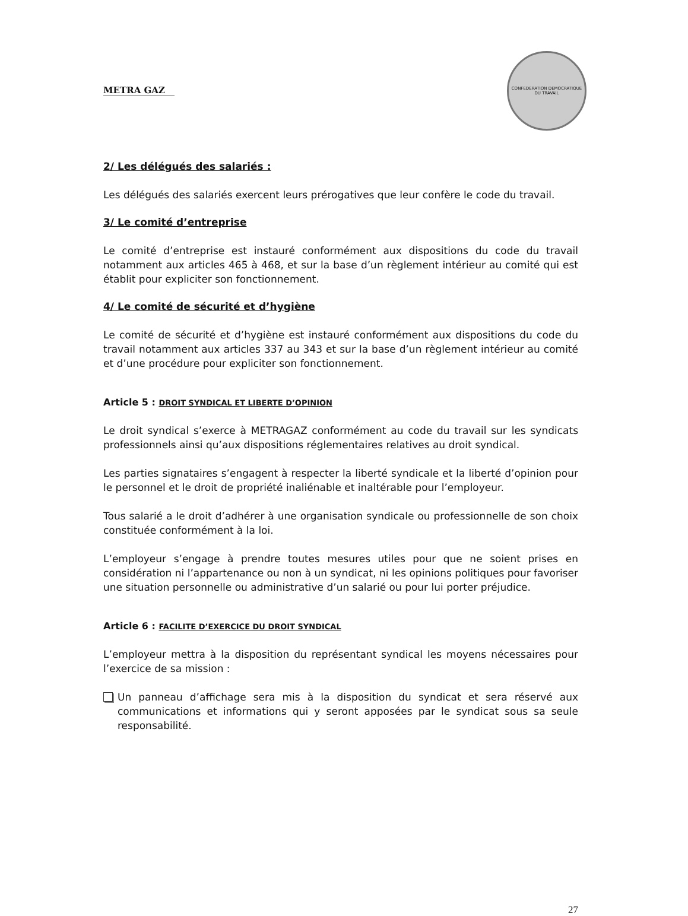METRA GAZ
CONFEDERATION DEMOCRATIQUE DU TRAVAIL
2/ Les délégués des salariés :
Les délégués des salariés exercent leurs prérogatives que leur confère le code du travail.
3/ Le comité d’entreprise
Le comité d’entreprise est instauré conformément aux dispositions du code du travail notamment aux articles 465 à 468, et sur la base d’un règlement intérieur au comité qui est établit pour expliciter son fonctionnement.
4/ Le comité de sécurité et d’hygiène
Le comité de sécurité et d’hygiène est instauré conformément aux dispositions du code du travail notamment aux articles 337 au 343 et sur la base d’un règlement intérieur au comité et d’une procédure pour expliciter son fonctionnement.
Article 5 : DROIT SYNDICAL ET LIBERTE D’OPINION
Le droit syndical s’exerce à METRAGAZ conformément au code du travail sur les syndicats professionnels ainsi qu’aux dispositions réglementaires relatives au droit syndical.
Les parties signataires s’engagent à respecter la liberté syndicale et la liberté d’opinion pour le personnel et le droit de propriété inaliénable et inaltérable pour l’employeur.
Tous salarié a le droit d’adhérer à une organisation syndicale ou professionnelle de son choix constituée conformément à la loi.
L’employeur s’engage à prendre toutes mesures utiles pour que ne soient prises en considération ni l’appartenance ou non à un syndicat, ni les opinions politiques pour favoriser une situation personnelle ou administrative d’un salarié ou pour lui porter préjudice.
Article 6 : FACILITE D’EXERCICE DU DROIT SYNDICAL
L’employeur mettra à la disposition du représentant syndical les moyens nécessaires pour l’exercice de sa mission :
Un panneau d’affichage sera mis à la disposition du syndicat et sera réservé aux communications et informations qui y seront apposées par le syndicat sous sa seule responsabilité.
27